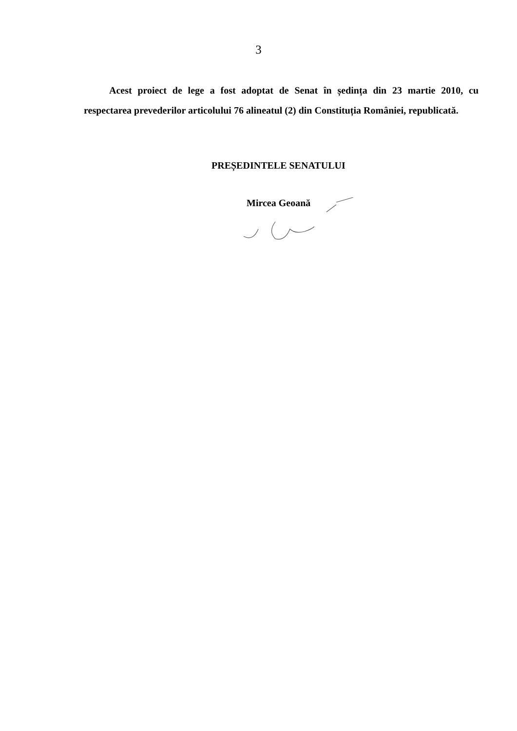3
Acest proiect de lege a fost adoptat de Senat în ședința din 23 martie 2010, cu respectarea prevederilor articolului 76 alineatul (2) din Constituția României, republicată.
PREȘEDINTELE SENATULUI
Mircea Geoană